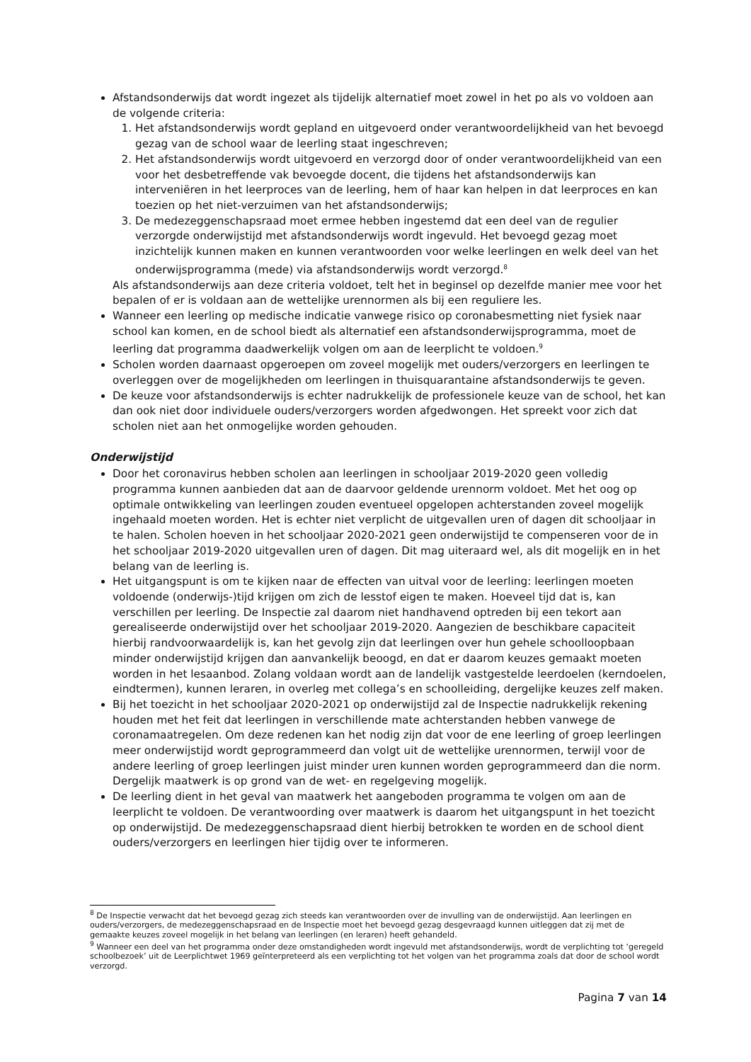Afstandsonderwijs dat wordt ingezet als tijdelijk alternatief moet zowel in het po als vo voldoen aan de volgende criteria:
1. Het afstandsonderwijs wordt gepland en uitgevoerd onder verantwoordelijkheid van het bevoegd gezag van de school waar de leerling staat ingeschreven;
2. Het afstandsonderwijs wordt uitgevoerd en verzorgd door of onder verantwoordelijkheid van een voor het desbetreffende vak bevoegde docent, die tijdens het afstandsonderwijs kan interveniëren in het leerproces van de leerling, hem of haar kan helpen in dat leerproces en kan toezien op het niet-verzuimen van het afstandsonderwijs;
3. De medezeggenschapsraad moet ermee hebben ingestemd dat een deel van de regulier verzorgde onderwijstijd met afstandsonderwijs wordt ingevuld. Het bevoegd gezag moet inzichtelijk kunnen maken en kunnen verantwoorden voor welke leerlingen en welk deel van het onderwijsprogramma (mede) via afstandsonderwijs wordt verzorgd.<sup>8</sup>
Als afstandsonderwijs aan deze criteria voldoet, telt het in beginsel op dezelfde manier mee voor het bepalen of er is voldaan aan de wettelijke urennormen als bij een reguliere les.
Wanneer een leerling op medische indicatie vanwege risico op coronabesmetting niet fysiek naar school kan komen, en de school biedt als alternatief een afstandsonderwijsprogramma, moet de leerling dat programma daadwerkelijk volgen om aan de leerplicht te voldoen.<sup>9</sup>
Scholen worden daarnaast opgeroepen om zoveel mogelijk met ouders/verzorgers en leerlingen te overleggen over de mogelijkheden om leerlingen in thuisquarantaine afstandsonderwijs te geven.
De keuze voor afstandsonderwijs is echter nadrukkelijk de professionele keuze van de school, het kan dan ook niet door individuele ouders/verzorgers worden afgedwongen. Het spreekt voor zich dat scholen niet aan het onmogelijke worden gehouden.
Onderwijstijd
Door het coronavirus hebben scholen aan leerlingen in schooljaar 2019-2020 geen volledig programma kunnen aanbieden dat aan de daarvoor geldende urennorm voldoet. Met het oog op optimale ontwikkeling van leerlingen zouden eventueel opgelopen achterstanden zoveel mogelijk ingehaald moeten worden. Het is echter niet verplicht de uitgevallen uren of dagen dit schooljaar in te halen. Scholen hoeven in het schooljaar 2020-2021 geen onderwijstijd te compenseren voor de in het schooljaar 2019-2020 uitgevallen uren of dagen. Dit mag uiteraard wel, als dit mogelijk en in het belang van de leerling is.
Het uitgangspunt is om te kijken naar de effecten van uitval voor de leerling: leerlingen moeten voldoende (onderwijs-)tijd krijgen om zich de lesstof eigen te maken. Hoeveel tijd dat is, kan verschillen per leerling. De Inspectie zal daarom niet handhavend optreden bij een tekort aan gerealiseerde onderwijstijd over het schooljaar 2019-2020. Aangezien de beschikbare capaciteit hierbij randvoorwaardelijk is, kan het gevolg zijn dat leerlingen over hun gehele schoolloopbaan minder onderwijstijd krijgen dan aanvankelijk beoogd, en dat er daarom keuzes gemaakt moeten worden in het lesaanbod. Zolang voldaan wordt aan de landelijk vastgestelde leerdoelen (kerndoelen, eindtermen), kunnen leraren, in overleg met collega’s en schoolleiding, dergelijke keuzes zelf maken.
Bij het toezicht in het schooljaar 2020-2021 op onderwijstijd zal de Inspectie nadrukkelijk rekening houden met het feit dat leerlingen in verschillende mate achterstanden hebben vanwege de coronamaatregelen. Om deze redenen kan het nodig zijn dat voor de ene leerling of groep leerlingen meer onderwijstijd wordt geprogrammeerd dan volgt uit de wettelijke urennormen, terwijl voor de andere leerling of groep leerlingen juist minder uren kunnen worden geprogrammeerd dan die norm. Dergelijk maatwerk is op grond van de wet- en regelgeving mogelijk.
De leerling dient in het geval van maatwerk het aangeboden programma te volgen om aan de leerplicht te voldoen. De verantwoording over maatwerk is daarom het uitgangspunt in het toezicht op onderwijstijd. De medezeggenschapsraad dient hierbij betrokken te worden en de school dient ouders/verzorgers en leerlingen hier tijdig over te informeren.
<sup>8</sup> De Inspectie verwacht dat het bevoegd gezag zich steeds kan verantwoorden over de invulling van de onderwijstijd. Aan leerlingen en ouders/verzorgers, de medezeggenschapsraad en de Inspectie moet het bevoegd gezag desgevraagd kunnen uitleggen dat zij met de gemaakte keuzes zoveel mogelijk in het belang van leerlingen (en leraren) heeft gehandeld.
<sup>9</sup> Wanneer een deel van het programma onder deze omstandigheden wordt ingevuld met afstandsonderwijs, wordt de verplichting tot ‘geregeld schoolbezoek’ uit de Leerplichtwet 1969 geïnterpreteerd als een verplichting tot het volgen van het programma zoals dat door de school wordt verzorgd.
Pagina 7 van 14